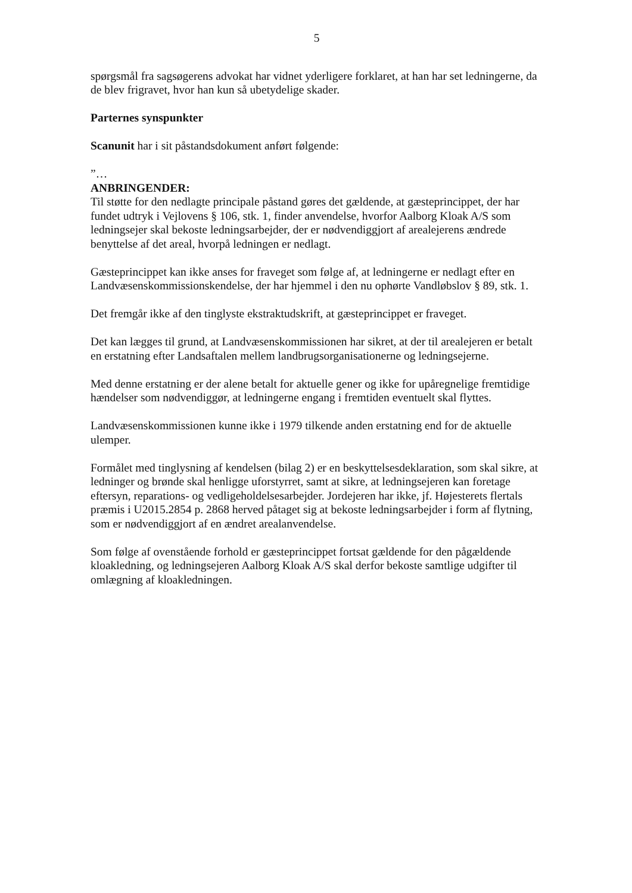5
spørgsmål fra sagsøgerens advokat har vidnet yderligere forklaret, at han har set ledningerne, da de blev frigravet, hvor han kun så ubetydelige skader.
Parternes synspunkter
Scanunit har i sit påstandsdokument anført følgende:
”…
ANBRINGENDER:
Til støtte for den nedlagte principale påstand gøres det gældende, at gæsteprincippet, der har fundet udtryk i Vejlovens § 106, stk. 1, finder anvendelse, hvorfor Aalborg Kloak A/S som ledningsejer skal bekoste ledningsarbejder, der er nødvendiggjort af arealejerens ændrede benyttelse af det areal, hvorpå ledningen er nedlagt.
Gæsteprincippet kan ikke anses for fraveget som følge af, at ledningerne er nedlagt efter en Landvæsenskommissionskendelse, der har hjemmel i den nu ophørte Vandløbslov § 89, stk. 1.
Det fremgår ikke af den tinglyste ekstraktudskrift, at gæsteprincippet er fraveget.
Det kan lægges til grund, at Landvæsenskommissionen har sikret, at der til arealejeren er betalt en erstatning efter Landsaftalen mellem landbrugsorganisationerne og ledningsejerne.
Med denne erstatning er der alene betalt for aktuelle gener og ikke for upåregnelige fremtidige hændelser som nødvendiggør, at ledningerne engang i fremtiden eventuelt skal flyttes.
Landvæsenskommissionen kunne ikke i 1979 tilkende anden erstatning end for de aktuelle ulemper.
Formålet med tinglysning af kendelsen (bilag 2) er en beskyttelsesdeklaration, som skal sikre, at ledninger og brønde skal henligge uforstyrret, samt at sikre, at ledningsejeren kan foretage eftersyn, reparations- og vedligeholdelsesarbejder. Jordejeren har ikke, jf. Højesterets flertals præmis i U2015.2854 p. 2868 herved påtaget sig at bekoste ledningsarbejder i form af flytning, som er nødvendiggjort af en ændret arealanvendelse.
Som følge af ovenstående forhold er gæsteprincippet fortsat gældende for den pågældende kloakledning, og ledningsejeren Aalborg Kloak A/S skal derfor bekoste samtlige udgifter til omlægning af kloakledningen.